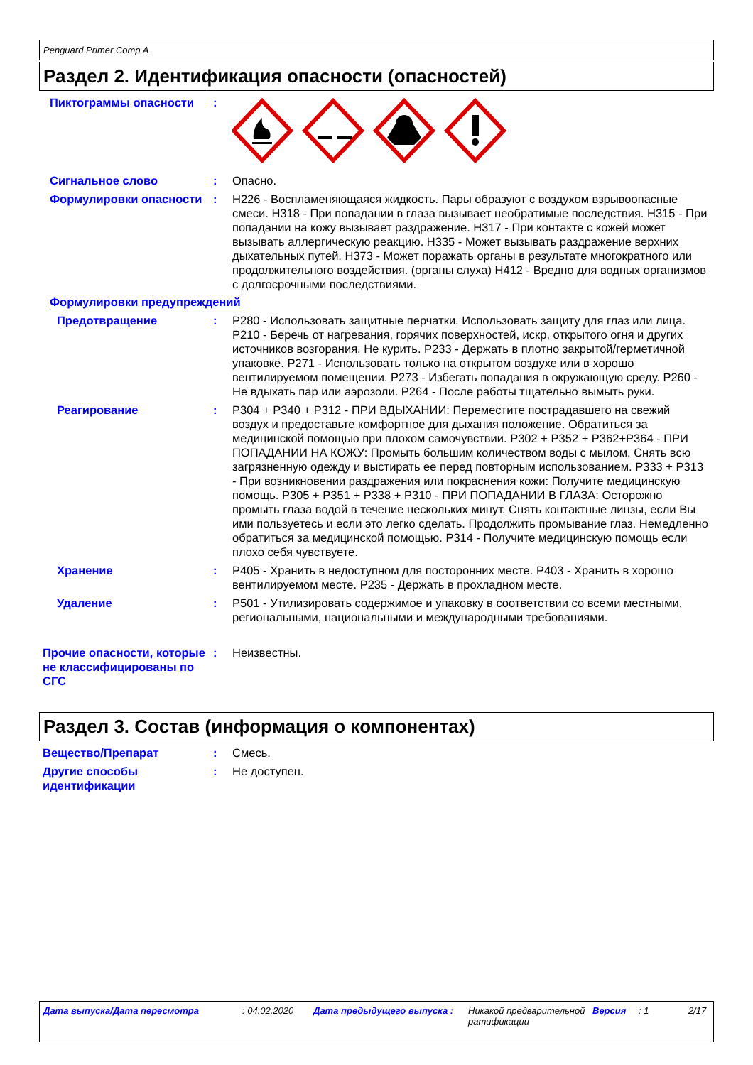Penguard Primer Comp A
Раздел 2. Идентификация опасности (опасностей)
Пиктограммы опасности :
Сигнальное слово : Опасно.
Формулировки опасности : H226 - Воспламеняющаяся жидкость. Пары образуют с воздухом взрывоопасные смеси. H318 - При попадании в глаза вызывает необратимые последствия. H315 - При попадании на кожу вызывает раздражение. H317 - При контакте с кожей может вызывать аллергическую реакцию. H335 - Может вызывать раздражение верхних дыхательных путей. H373 - Может поражать органы в результате многократного или продолжительного воздействия. (органы слуха) H412 - Вредно для водных организмов с долгосрочными последствиями.
Формулировки предупреждений
Предотвращение : P280 - Использовать защитные перчатки. Использовать защиту для глаз или лица. P210 - Беречь от нагревания, горячих поверхностей, искр, открытого огня и других источников возгорания. Не курить. P233 - Держать в плотно закрытой/герметичной упаковке. P271 - Использовать только на открытом воздухе или в хорошо вентилируемом помещении. P273 - Избегать попадания в окружающую среду. P260 - Не вдыхать пар или аэрозоли. P264 - После работы тщательно вымыть руки.
Реагирование : P304 + P340 + P312 - ПРИ ВДЫХАНИИ: Переместите пострадавшего на свежий воздух и предоставьте комфортное для дыхания положение. Обратиться за медицинской помощью при плохом самочувствии. P302 + P352 + P362+P364 - ПРИ ПОПАДАНИИ НА КОЖУ: Промыть большим количеством воды с мылом. Снять всю загрязненную одежду и выстирать ее перед повторным использованием. P333 + P313 - При возникновении раздражения или покраснения кожи: Получите медицинскую помощь. P305 + P351 + P338 + P310 - ПРИ ПОПАДАНИИ В ГЛАЗА: Осторожно промыть глаза водой в течение нескольких минут. Снять контактные линзы, если Вы ими пользуетесь и если это легко сделать. Продолжить промывание глаз. Немедленно обратиться за медицинской помощью. P314 - Получите медицинскую помощь если плохо себя чувствуете.
Хранение : P405 - Хранить в недоступном для посторонних месте. P403 - Хранить в хорошо вентилируемом месте. P235 - Держать в прохладном месте.
Удаление : P501 - Утилизировать содержимое и упаковку в соответствии со всеми местными, региональными, национальными и международными требованиями.
Прочие опасности, которые не классифицированы по СГС
: Неизвестны.
Раздел 3. Состав (информация о компонентах)
Вещество/Препарат : Смесь.
Другие способы идентификации
: Не доступен.
Дата выпуска/Дата пересмотра : 04.02.2020 Дата предыдущего выпуска : Никакой предварительной ратификации
Версия : 1 2/17